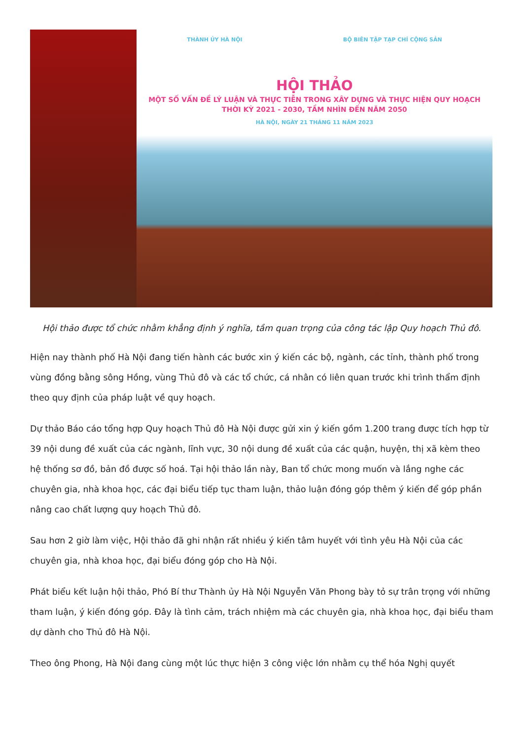THÀNH ỦY HÀ NỘI BỘ BIÊN TẬP TẠP CHÍ CỘNG SẢN
HỘI THẢO
MỘT SỐ VẤN ĐỀ LÝ LUẬN VÀ THỰC TIỄN TRONG XÂY DỰNG VÀ THỰC HIỆN QUY HOẠCH
THỜI KỲ 2021 - 2030, TẦM NHÌN ĐẾN NĂM 2050
HÀ NỘI, NGÀY 21 THÁNG 11 NĂM 2023
Hội thảo được tổ chức nhằm khẳng định ý nghĩa, tầm quan trọng của công tác lập Quy hoạch Thủ đô.
Hiện nay thành phố Hà Nội đang tiến hành các bước xin ý kiến các bộ, ngành, các tỉnh, thành phố trong vùng đồng bằng sông Hồng, vùng Thủ đô và các tổ chức, cá nhân có liên quan trước khi trình thẩm định theo quy định của pháp luật về quy hoạch.
Dự thảo Báo cáo tổng hợp Quy hoạch Thủ đô Hà Nội được gửi xin ý kiến gồm 1.200 trang được tích hợp từ 39 nội dung đề xuất của các ngành, lĩnh vực, 30 nội dung đề xuất của các quận, huyện, thị xã kèm theo hệ thống sơ đồ, bản đồ được số hoá. Tại hội thảo lần này, Ban tổ chức mong muốn và lắng nghe các chuyên gia, nhà khoa học, các đại biểu tiếp tục tham luận, thảo luận đóng góp thêm ý kiến để góp phần nâng cao chất lượng quy hoạch Thủ đô.
Sau hơn 2 giờ làm việc, Hội thảo đã ghi nhận rất nhiều ý kiến tâm huyết với tình yêu Hà Nội của các chuyên gia, nhà khoa học, đại biểu đóng góp cho Hà Nội.
Phát biểu kết luận hội thảo, Phó Bí thư Thành ủy Hà Nội Nguyễn Văn Phong bày tỏ sự trân trọng với những tham luận, ý kiến đóng góp. Đây là tình cảm, trách nhiệm mà các chuyên gia, nhà khoa học, đại biểu tham dự dành cho Thủ đô Hà Nội.
Theo ông Phong, Hà Nội đang cùng một lúc thực hiện 3 công việc lớn nhằm cụ thể hóa Nghị quyết